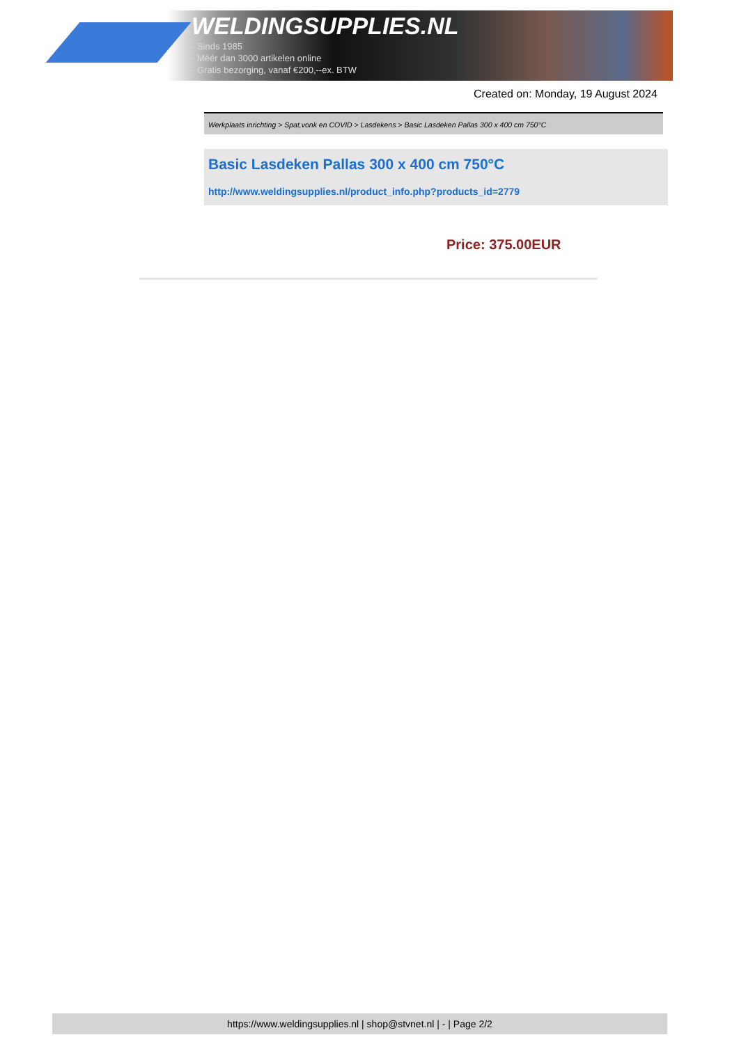WELDINGSUPPLIES.NL
- Sinds 1985
- Méér dan 3000 artikelen online
- Gratis bezorging, vanaf €200,--ex. BTW
Created on: Monday, 19 August 2024
Werkplaats inrichting > Spat,vonk en COVID > Lasdekens > Basic Lasdeken Pallas 300 x 400 cm 750°C
Basic Lasdeken Pallas 300 x 400 cm 750°C
http://www.weldingsupplies.nl/product_info.php?products_id=2779
Price: 375.00EUR
https://www.weldingsupplies.nl | shop@stvnet.nl | - | Page 2/2